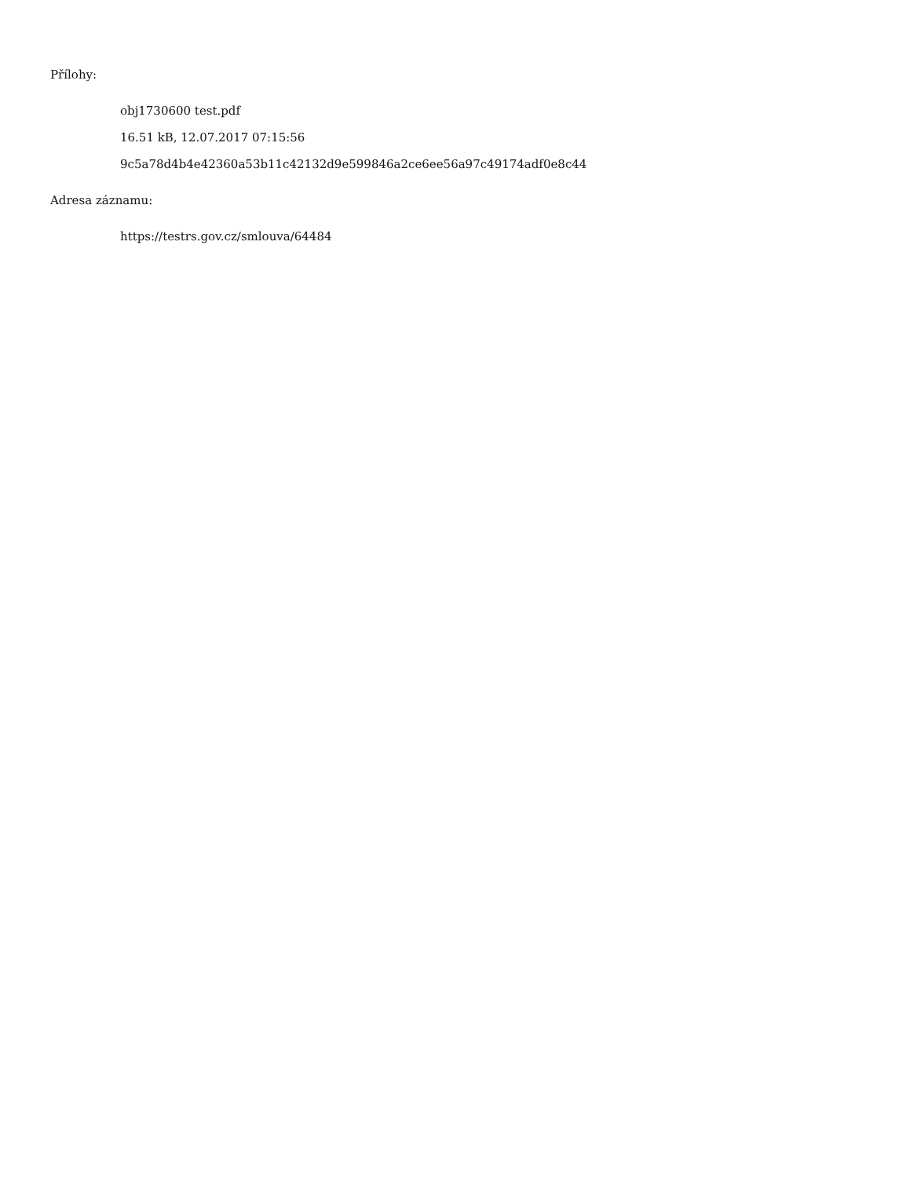Přílohy:
obj1730600 test.pdf
16.51 kB, 12.07.2017 07:15:56
9c5a78d4b4e42360a53b11c42132d9e599846a2ce6ee56a97c49174adf0e8c44
Adresa záznamu:
https://testrs.gov.cz/smlouva/64484